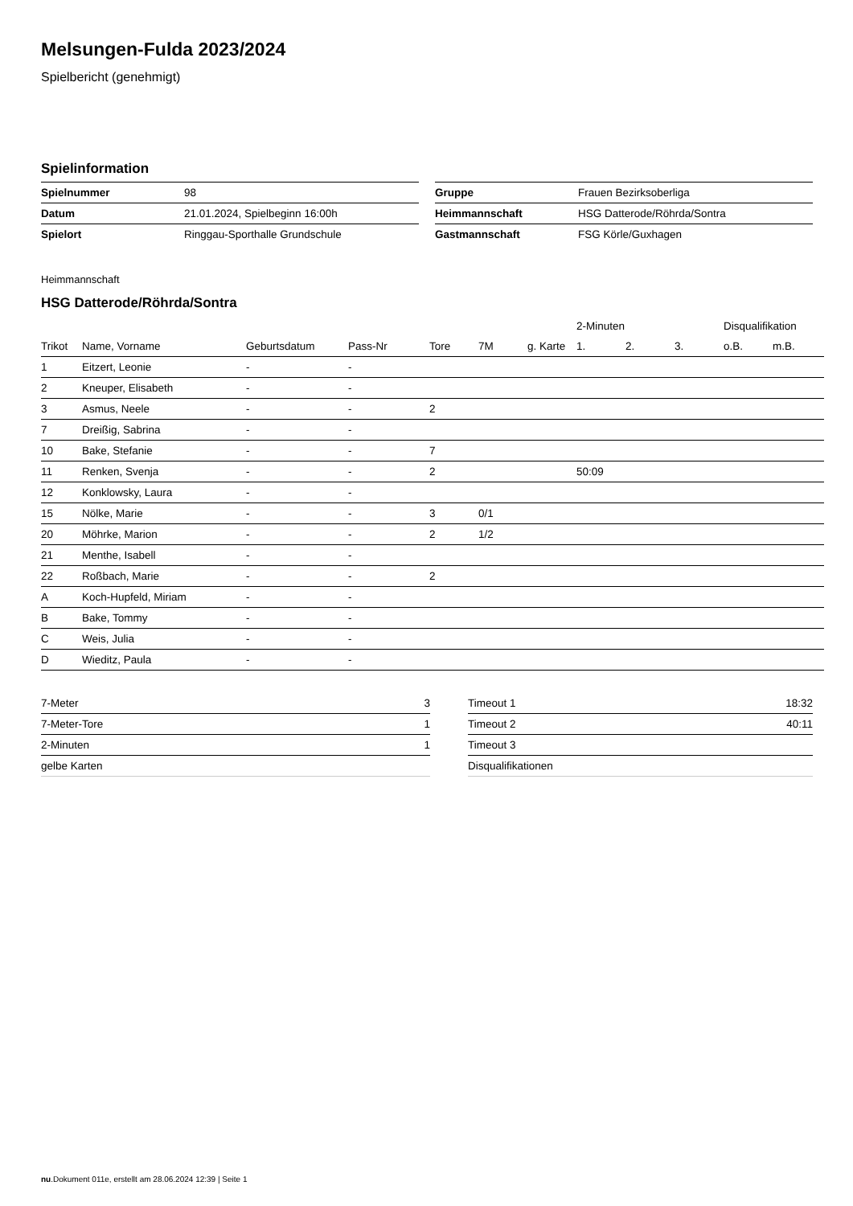Melsungen-Fulda 2023/2024
Spielbericht (genehmigt)
Spielinformation
| Spielnummer | 98 |
| Datum | 21.01.2024, Spielbeginn 16:00h |
| Spielort | Ringgau-Sporthalle Grundschule |
| Gruppe | Frauen Bezirksoberliga |
| Heimmannschaft | HSG Datterode/Röhrda/Sontra |
| Gastmannschaft | FSG Körle/Guxhagen |
Heimmannschaft
HSG Datterode/Röhrda/Sontra
| | | | | | | | | 2-Minuten | | | Disqualifikation | |
| --- | --- | --- | --- | --- | --- | --- | --- | --- | --- | --- | --- | --- |
| Trikot | Name, Vorname | Geburtsdatum | Pass-Nr | Tore | 7M | g. Karte | | 1. | 2. | 3. | o.B. | m.B. |
| 1 | Eitzert, Leonie | - | - | | | | | | | | | |
| 2 | Kneuper, Elisabeth | - | - | | | | | | | | | |
| 3 | Asmus, Neele | - | - | 2 | | | | | | | | |
| 7 | Dreißig, Sabrina | - | - | | | | | | | | | |
| 10 | Bake, Stefanie | - | - | 7 | | | | | | | | |
| 11 | Renken, Svenja | - | - | 2 | | | | 50:09 | | | | |
| 12 | Konklowsky, Laura | - | - | | | | | | | | | |
| 15 | Nölke, Marie | - | - | 3 | 0/1 | | | | | | | |
| 20 | Möhrke, Marion | - | - | 2 | 1/2 | | | | | | | |
| 21 | Menthe, Isabell | - | - | | | | | | | | | |
| 22 | Roßbach, Marie | - | - | 2 | | | | | | | | |
| A | Koch-Hupfeld, Miriam | - | - | | | | | | | | | |
| B | Bake, Tommy | - | - | | | | | | | | | |
| C | Weis, Julia | - | - | | | | | | | | | |
| D | Wieditz, Paula | - | - | | | | | | | | | |
| 7-Meter | 3 |
| 7-Meter-Tore | 1 |
| 2-Minuten | 1 |
| gelbe Karten | |
| Timeout 1 | 18:32 |
| Timeout 2 | 40:11 |
| Timeout 3 | |
| Disqualifikationen | |
nu.Dokument 011e, erstellt am 28.06.2024 12:39 | Seite 1